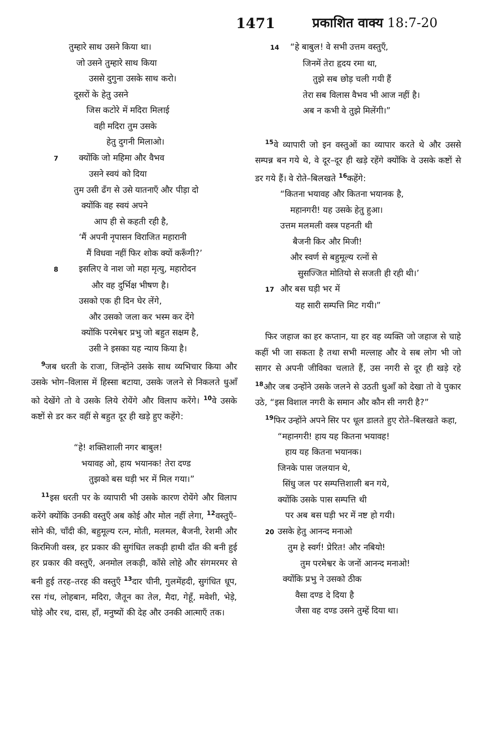1471 प्रकाशित वाक्य 18:7-20
तुम्हारे साथ उसने किया था।
जो उसने तुम्हारे साथ किया
उससे दुगुना उसके साथ करो।
दूसरों के हेतु उसने
जिस कटोरे में मदिरा मिलाई
वही मदिरा तुम उसके
हेतु दुगनी मिलाओ।
7क्योंकि जो महिमा और वैभव
उसने स्वयं को दिया
तुम उसी ढँग से उसे यातनाएँ और पीड़ा दो
क्योंकि वह स्वयं अपने
आप ही से कहती रही है,
‘मैं अपनी नृपासन विराजित महारानी
मैं विधवा नहीं फिर शोक क्यों करूँगी?’
8इसलिए वे नाश जो महा मृत्यु, महारोदन
और वह दुर्भिक्ष भीषण है।
उसको एक ही दिन घेर लेंगे,
और उसको जला कर भस्म कर देंगे
क्योंकि परमेश्वर प्रभु जो बहुत सक्षम है,
उसी ने इसका यह न्याय किया है।
<sup>9</sup> जब धरती के राजा, जिन्होंने उसके साथ व्यभिचार किया और उसके भोग–विलास में हिस्सा बटाया, उसके जलने से निकलते धुआँ को देखेंगे तो वे उसके लिये रोयेंगे और विलाप करेंगे। <sup>10</sup>वे उसके कष्टों से डर कर वहीं से बहुत दूर ही खड़े हुए कहेंगे:
“हे! शक्तिशाली नगर बाबुल!
भयावह ओ, हाय भयानक! तेरा दण्ड
तुझको बस घड़ी भर में मिल गया।”
<sup>11</sup> इस धरती पर के व्यापारी भी उसके कारण रोयेंगे और विलाप करेंगे क्योंकि उनकी वस्तुएँ अब कोई और मोल नहीं लेगा, <sup>12</sup>वस्तुएँ–सोने की, चाँदी की, बहुमूल्य रत्न, मोती, मलमल, बैजनी, रेशमी और किरमिजी वस्त्र, हर प्रकार की सुगंधित लकड़ी हाथी दाँत की बनी हुई हर प्रकार की वस्तुएँ, अनमोल लकड़ी, काँसे लोहे और संगमरमर से बनी हुई तरह–तरह की वस्तुएँ <sup>13</sup>दार चीनी, गुलमेंहदी, सुगंधित धूप, रस गंध, लोहबान, मदिरा, जैतून का तेल, मैदा, गेहूँ, मवेशी, भेड़े, घोड़े और रथ, दास, हाँ, मनुष्यों की देह और उनकी आत्माएँ तक।
14“हे बाबुल! वे सभी उत्तम वस्तुएँ,
जिनमें तेरा हृदय रमा था,
तुझे सब छोड़ चली गयी हैं
तेरा सब विलास वैभव भी आज नहीं है।
अब न कभी वे तुझे मिलेंगी।”
<sup>15</sup> वे व्यापारी जो इन वस्तुओं का व्यापार करते थे और उससे सम्पन्न बन गये थे, वे दूर–दूर ही खड़े रहेंगे क्योंकि वे उसके कष्टों से डर गये हैं। वे रोते–बिलखते <sup>16</sup>कहेंगे:
“कितना भयावह और कितना भयानक है,
महानगरी! यह उसके हेतु हुआ।
उत्तम मलमली वस्त्र पहनती थी
बैजनी किर और मिजी!
और स्वर्ण से बहुमूल्य रत्नों से
सुसज्जित मोतियो से सजती ही रही थी।’
17और बस घड़ी भर में
यह सारी सम्पत्ति मिट गयी।”
फिर जहाज का हर कप्तान, या हर वह व्यक्ति जो जहाज से चाहे कहीं भी जा सकता है तथा सभी मल्लाह और वे सब लोग भी जो सागर से अपनी जीविका चलाते हैं, उस नगरी से दूर ही खड़े रहे <sup>18</sup>और जब उन्होंने उसके जलने से उठती धुआँ को देखा तो वे पुकार उठे, “इस विशाल नगरी के समान और कौन सी नगरी है?”
<sup>19</sup> फिर उन्होंने अपने सिर पर धूल डालते हुए रोते–बिलखते कहा,
“महानगरी! हाय यह कितना भयावह!
हाय यह कितना भयानक।
जिनके पास जलयान थे,
सिंधु जल पर सम्पत्तिशाली बन गये,
क्योंकि उसके पास सम्पत्ति थी
पर अब बस घड़ी भर में नष्ट हो गयी।
20उसके हेतु आनन्द मनाओ
तुम हे स्वर्ग! प्रेरित! और नबियो!
तुम परमेश्वर के जनों आनन्द मनाओ!
क्योंकि प्रभु ने उसको ठीक
वैसा दण्ड दे दिया है
जैसा वह दण्ड उसने तुम्हें दिया था।